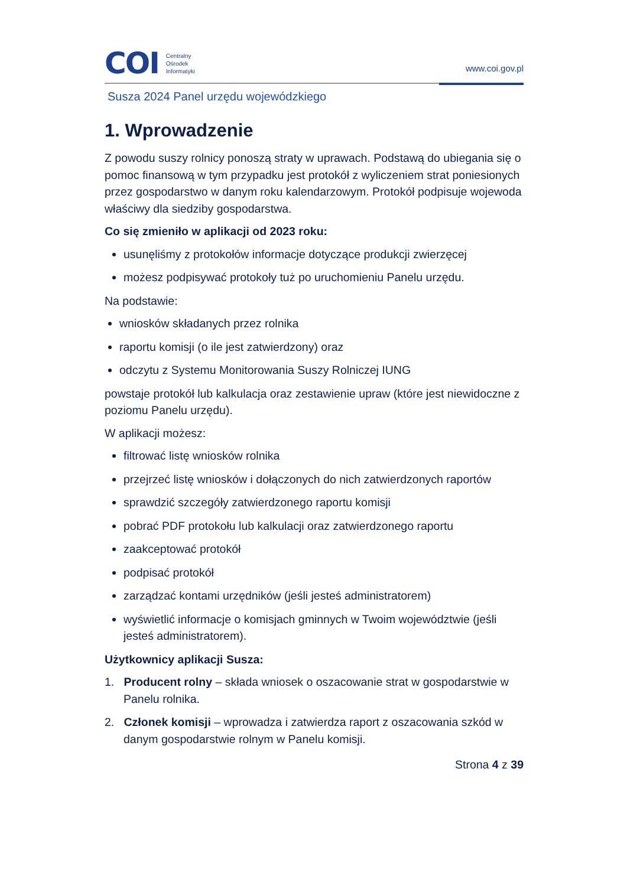COI Centralny
Ośrodek
Informatyki
www.coi.gov.pl
Susza 2024 Panel urzędu wojewódzkiego
1. Wprowadzenie
Z powodu suszy rolnicy ponoszą straty w uprawach. Podstawą do ubiegania się o pomoc finansową w tym przypadku jest protokół z wyliczeniem strat poniesionych przez gospodarstwo w danym roku kalendarzowym. Protokół podpisuje wojewoda właściwy dla siedziby gospodarstwa.
Co się zmieniło w aplikacji od 2023 roku:
usunęliśmy z protokołów informacje dotyczące produkcji zwierzęcej
możesz podpisywać protokoły tuż po uruchomieniu Panelu urzędu.
Na podstawie:
wniosków składanych przez rolnika
raportu komisji (o ile jest zatwierdzony) oraz
odczytu z Systemu Monitorowania Suszy Rolniczej IUNG
powstaje protokół lub kalkulacja oraz zestawienie upraw (które jest niewidoczne z poziomu Panelu urzędu).
W aplikacji możesz:
filtrować listę wniosków rolnika
przejrzeć listę wniosków i dołączonych do nich zatwierdzonych raportów
sprawdzić szczegóły zatwierdzonego raportu komisji
pobrać PDF protokołu lub kalkulacji oraz zatwierdzonego raportu
zaakceptować protokół
podpisać protokół
zarządzać kontami urzędników (jeśli jesteś administratorem)
wyświetlić informacje o komisjach gminnych w Twoim województwie (jeśli jesteś administratorem).
Użytkownicy aplikacji Susza:
1. Producent rolny – składa wniosek o oszacowanie strat w gospodarstwie w Panelu rolnika.
2. Członek komisji – wprowadza i zatwierdza raport z oszacowania szkód w danym gospodarstwie rolnym w Panelu komisji.
Strona 4 z 39